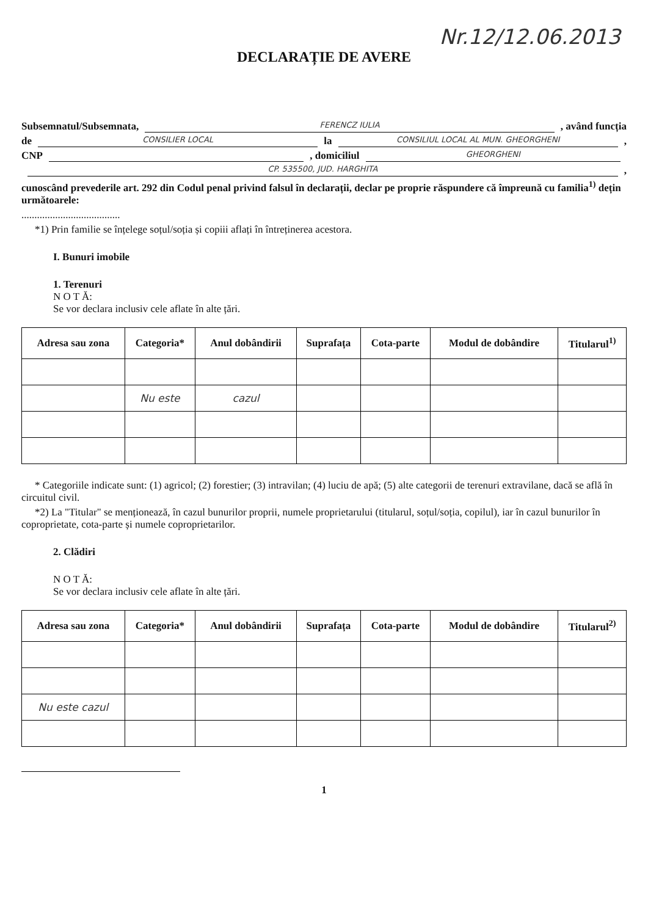Nr.12/12.06.2013
DECLARAȚIE DE AVERE
Subsemnatul/Subsemnata, FERENCZ IULIA, având funcția
de CONSILIER LOCAL la CONSILIUL LOCAL AL MUN. GHEORGHENI,
CNP , domiciliul GHEORGHENI
CP. 535500, JUD. HARGHITA,
cunoscând prevederile art. 292 din Codul penal privind falsul în declarații, declar pe proprie răspundere că împreună cu familia<sup>1)</sup> dețin următoarele:
......................................
*1) Prin familie se înțelege soțul/soția și copiii aflați în întreținerea acestora.
I. Bunuri imobile
1. Terenuri
N O T Ă:
Se vor declara inclusiv cele aflate în alte țări.
| Adresa sau zona | Categoria* | Anul dobândirii | Suprafața | Cota-parte | Modul de dobândire | Titularul<sup>1)</sup> |
| --- | --- | --- | --- | --- | --- | --- |
| | Nu este | cazul | | | | |
* Categoriile indicate sunt: (1) agricol; (2) forestier; (3) intravilan; (4) luciu de apă; (5) alte categorii de terenuri extravilane, dacă se află în circuitul civil.
*2) La "Titular" se menționează, în cazul bunurilor proprii, numele proprietarului (titularul, soțul/soția, copilul), iar în cazul bunurilor în coproprietate, cota-parte și numele coproprietarilor.
2. Clădiri
N O T Ă:
Se vor declara inclusiv cele aflate în alte țări.
| Adresa sau zona | Categoria* | Anul dobândirii | Suprafața | Cota-parte | Modul de dobândire | Titularul<sup>2)</sup> |
| --- | --- | --- | --- | --- | --- | --- |
| Nu este cazul | | | | | | |
1